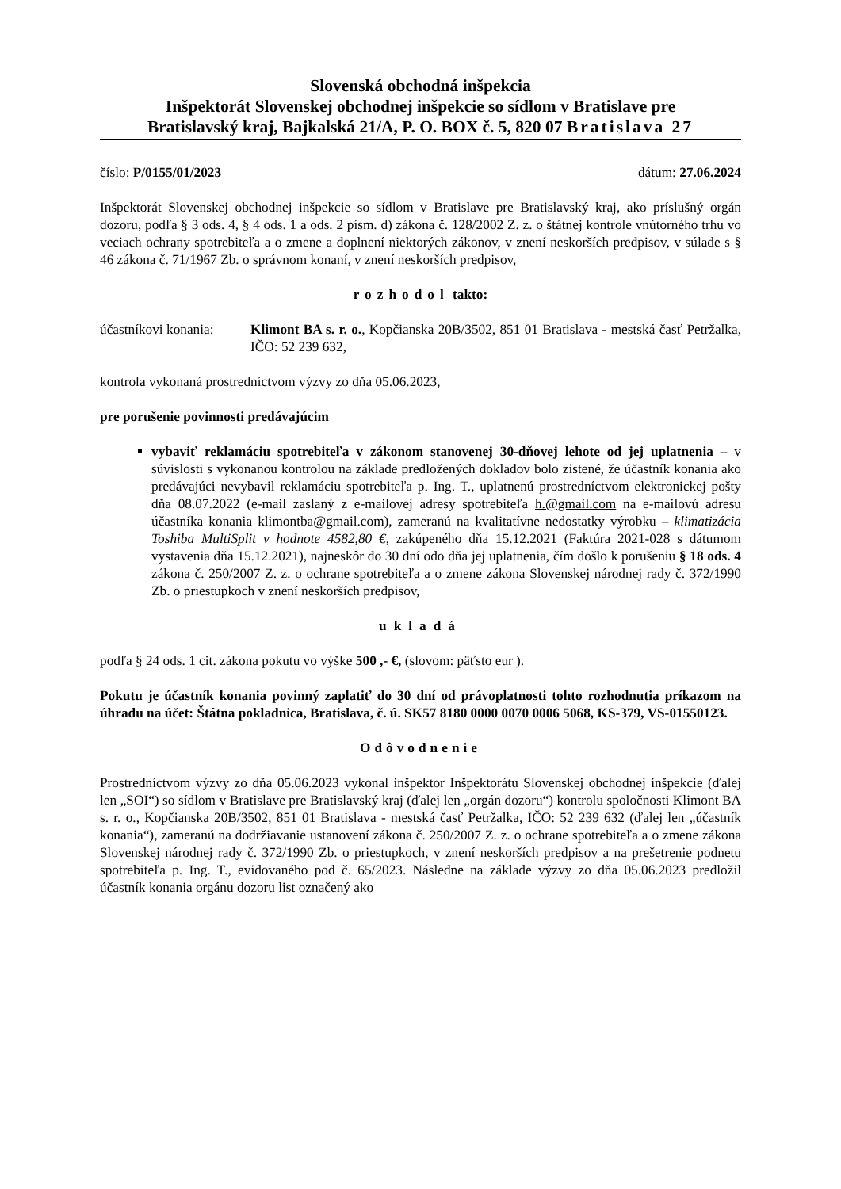Slovenská obchodná inšpekcia
Inšpektorát Slovenskej obchodnej inšpekcie so sídlom v Bratislave pre
Bratislavský kraj, Bajkalská 21/A, P. O. BOX č. 5, 820 07 Bratislava 27
číslo: P/0155/01/2023 dátum: 27.06.2024
Inšpektorát Slovenskej obchodnej inšpekcie so sídlom v Bratislave pre Bratislavský kraj, ako príslušný orgán dozoru, podľa § 3 ods. 4, § 4 ods. 1 a ods. 2 písm. d) zákona č. 128/2002 Z. z. o štátnej kontrole vnútorného trhu vo veciach ochrany spotrebiteľa a o zmene a doplnení niektorých zákonov, v znení neskorších predpisov, v súlade s § 46 zákona č. 71/1967 Zb. o správnom konaní, v znení neskorších predpisov,
rozhodol takto:
účastníkovi konania:
Klimont BA s. r. o., Kopčianska 20B/3502, 851 01 Bratislava - mestská časť Petržalka, IČO: 52 239 632,
kontrola vykonaná prostredníctvom výzvy zo dňa 05.06.2023,
pre porušenie povinnosti predávajúcim
vybaviť reklamáciu spotrebiteľa v zákonom stanovenej 30-dňovej lehote od jej uplatnenia – v súvislosti s vykonanou kontrolou na základe predložených dokladov bolo zistené, že účastník konania ako predávajúci nevybavil reklamáciu spotrebiteľa p. Ing. T., uplatnenú prostredníctvom elektronickej pošty dňa 08.07.2022 (e-mail zaslaný z e-mailovej adresy spotrebiteľa h.@gmail.com na e-mailovú adresu účastníka konania klimontba@gmail.com), zameranú na kvalitatívne nedostatky výrobku – klimatizácia Toshiba MultiSplit v hodnote 4582,80 €, zakúpeného dňa 15.12.2021 (Faktúra 2021-028 s dátumom vystavenia dňa 15.12.2021), najneskôr do 30 dní odo dňa jej uplatnenia, čím došlo k porušeniu § 18 ods. 4 zákona č. 250/2007 Z. z. o ochrane spotrebiteľa a o zmene zákona Slovenskej národnej rady č. 372/1990 Zb. o priestupkoch v znení neskorších predpisov,
ukladá
podľa § 24 ods. 1 cit. zákona pokutu vo výške 500 ,- €, (slovom: päťsto eur ).
Pokutu je účastník konania povinný zaplatiť do 30 dní od právoplatnosti tohto rozhodnutia príkazom na úhradu na účet: Štátna pokladnica, Bratislava, č. ú. SK57 8180 0000 0070 0006 5068, KS-379, VS-01550123.
Odôvodnenie
Prostredníctvom výzvy zo dňa 05.06.2023 vykonal inšpektor Inšpektorátu Slovenskej obchodnej inšpekcie (ďalej len „SOI“) so sídlom v Bratislave pre Bratislavský kraj (ďalej len „orgán dozoru“) kontrolu spoločnosti Klimont BA s. r. o., Kopčianska 20B/3502, 851 01 Bratislava - mestská časť Petržalka, IČO: 52 239 632 (ďalej len „účastník konania“), zameranú na dodržiavanie ustanovení zákona č. 250/2007 Z. z. o ochrane spotrebiteľa a o zmene zákona Slovenskej národnej rady č. 372/1990 Zb. o priestupkoch, v znení neskorších predpisov a na prešetrenie podnetu spotrebiteľa p. Ing. T., evidovaného pod č. 65/2023. Následne na základe výzvy zo dňa 05.06.2023 predložil účastník konania orgánu dozoru list označený ako